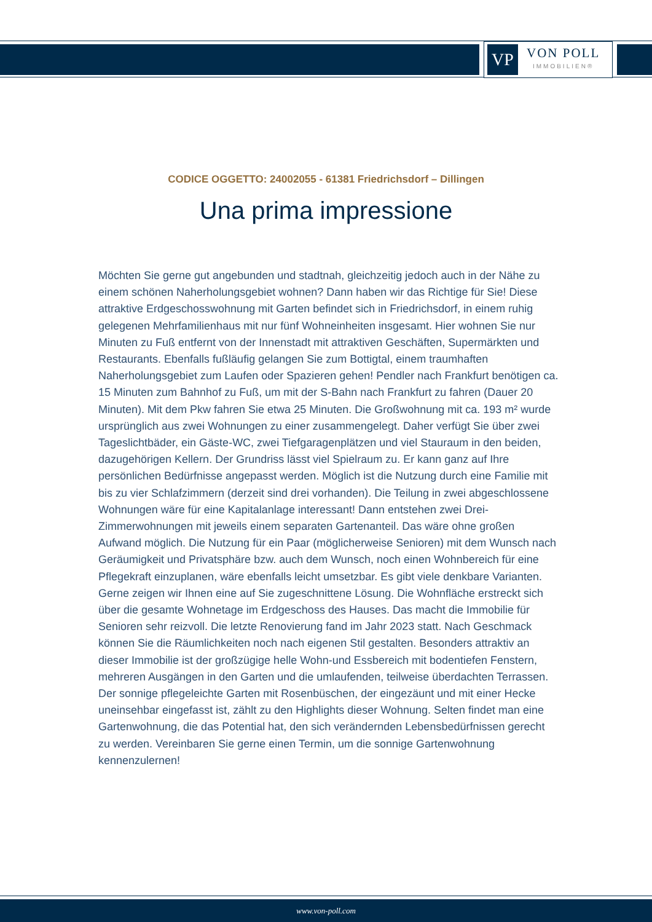VP
VON POLL
IMMOBILIEN®
CODICE OGGETTO: 24002055 - 61381 Friedrichsdorf – Dillingen
Una prima impressione
Möchten Sie gerne gut angebunden und stadtnah, gleichzeitig jedoch auch in der Nähe zu einem schönen Naherholungsgebiet wohnen? Dann haben wir das Richtige für Sie! Diese attraktive Erdgeschosswohnung mit Garten befindet sich in Friedrichsdorf, in einem ruhig gelegenen Mehrfamilienhaus mit nur fünf Wohneinheiten insgesamt. Hier wohnen Sie nur Minuten zu Fuß entfernt von der Innenstadt mit attraktiven Geschäften, Supermärkten und Restaurants. Ebenfalls fußläufig gelangen Sie zum Bottigtal, einem traumhaften Naherholungsgebiet zum Laufen oder Spazieren gehen! Pendler nach Frankfurt benötigen ca. 15 Minuten zum Bahnhof zu Fuß, um mit der S-Bahn nach Frankfurt zu fahren (Dauer 20 Minuten). Mit dem Pkw fahren Sie etwa 25 Minuten. Die Großwohnung mit ca. 193 m² wurde ursprünglich aus zwei Wohnungen zu einer zusammengelegt. Daher verfügt Sie über zwei Tageslichtbäder, ein Gäste-WC, zwei Tiefgaragenplätzen und viel Stauraum in den beiden, dazugehörigen Kellern. Der Grundriss lässt viel Spielraum zu. Er kann ganz auf Ihre persönlichen Bedürfnisse angepasst werden. Möglich ist die Nutzung durch eine Familie mit bis zu vier Schlafzimmern (derzeit sind drei vorhanden). Die Teilung in zwei abgeschlossene Wohnungen wäre für eine Kapitalanlage interessant! Dann entstehen zwei Drei-Zimmerwohnungen mit jeweils einem separaten Gartenanteil. Das wäre ohne großen Aufwand möglich. Die Nutzung für ein Paar (möglicherweise Senioren) mit dem Wunsch nach Geräumigkeit und Privatsphäre bzw. auch dem Wunsch, noch einen Wohnbereich für eine Pflegekraft einzuplanen, wäre ebenfalls leicht umsetzbar. Es gibt viele denkbare Varianten. Gerne zeigen wir Ihnen eine auf Sie zugeschnittene Lösung. Die Wohnfläche erstreckt sich über die gesamte Wohnetage im Erdgeschoss des Hauses. Das macht die Immobilie für Senioren sehr reizvoll. Die letzte Renovierung fand im Jahr 2023 statt. Nach Geschmack können Sie die Räumlichkeiten noch nach eigenen Stil gestalten. Besonders attraktiv an dieser Immobilie ist der großzügige helle Wohn-und Essbereich mit bodentiefen Fenstern, mehreren Ausgängen in den Garten und die umlaufenden, teilweise überdachten Terrassen. Der sonnige pflegeleichte Garten mit Rosenbüschen, der eingezäunt und mit einer Hecke uneinsehbar eingefasst ist, zählt zu den Highlights dieser Wohnung. Selten findet man eine Gartenwohnung, die das Potential hat, den sich verändernden Lebensbedürfnissen gerecht zu werden. Vereinbaren Sie gerne einen Termin, um die sonnige Gartenwohnung kennenzulernen!
www.von-poll.com